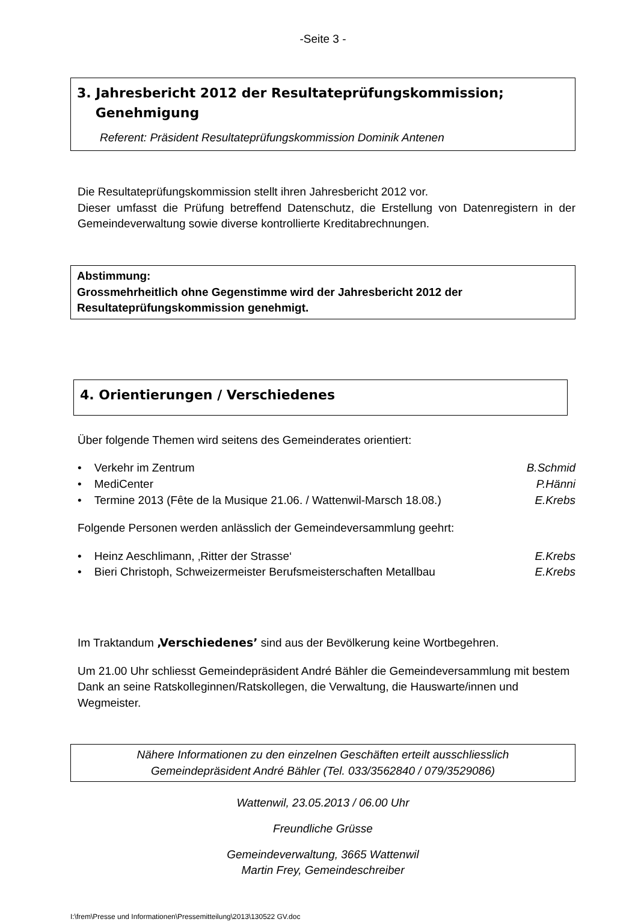-Seite 3 -
3. Jahresbericht 2012 der Resultateprüfungskommission;
Genehmigung
Referent: Präsident Resultateprüfungskommission Dominik Antenen
Die Resultateprüfungskommission stellt ihren Jahresbericht 2012 vor.
Dieser umfasst die Prüfung betreffend Datenschutz, die Erstellung von Datenregistern in der Gemeindeverwaltung sowie diverse kontrollierte Kreditabrechnungen.
Abstimmung:
Grossmehrheitlich ohne Gegenstimme wird der Jahresbericht 2012 der Resultateprüfungskommission genehmigt.
4. Orientierungen / Verschiedenes
Über folgende Themen wird seitens des Gemeinderates orientiert:
• Verkehr im Zentrum B.Schmid
• MediCenter P.Hänni
• Termine 2013 (Fête de la Musique 21.06. / Wattenwil-Marsch 18.08.) E.Krebs
Folgende Personen werden anlässlich der Gemeindeversammlung geehrt:
• Heinz Aeschlimann, ‚Ritter der Strasse‘E.Krebs
• Bieri Christoph, Schweizermeister Berufsmeisterschaften Metallbau E.Krebs
Im Traktandum ‚Verschiedenes’ sind aus der Bevölkerung keine Wortbegehren.
Um 21.00 Uhr schliesst Gemeindepräsident André Bähler die Gemeindeversammlung mit bestem Dank an seine Ratskolleginnen/Ratskollegen, die Verwaltung, die Hauswarte/innen und Wegmeister.
Nähere Informationen zu den einzelnen Geschäften erteilt ausschliesslich
Gemeindepräsident André Bähler (Tel. 033/3562840 / 079/3529086)
Wattenwil, 23.05.2013 / 06.00 Uhr
Freundliche Grüsse
Gemeindeverwaltung, 3665 Wattenwil
Martin Frey, Gemeindeschreiber
I:\frem\Presse und Informationen\Pressemitteilung\2013\130522 GV.doc